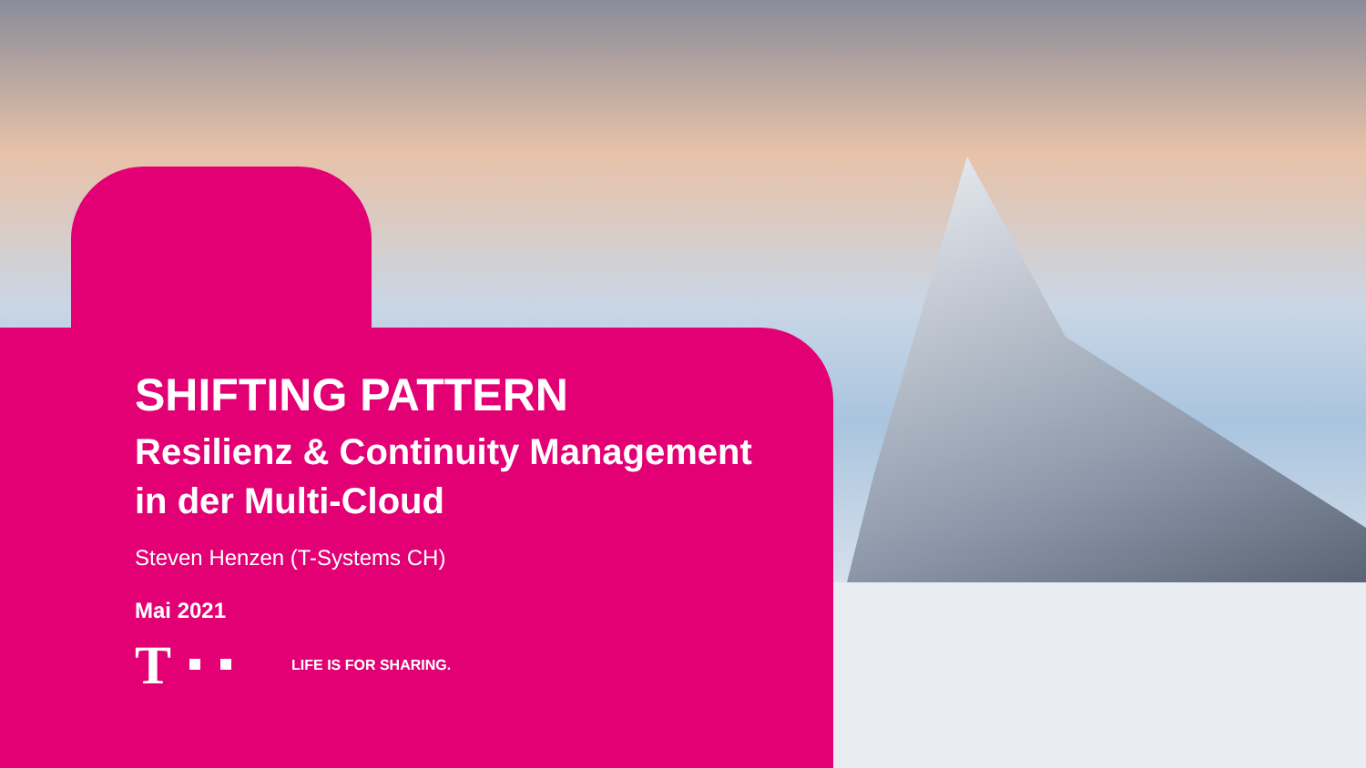SHIFTING PATTERN
Resilienz & Continuity Management
in der Multi-Cloud
Steven Henzen (T-Systems CH)
Mai 2021
T LIFE IS FOR SHARING.